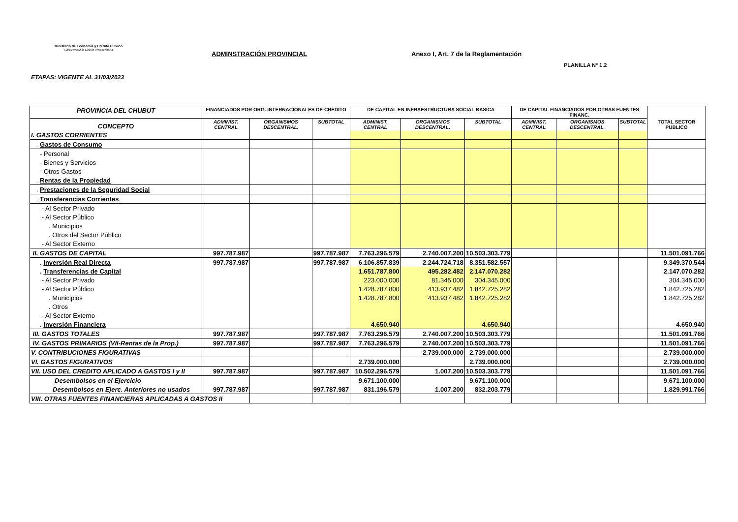Ministerio de Economía y Crédito Público
Subsecretaría de Gestión Presupuestaria
ADMINSTRACIÓN PROVINCIAL
Anexo I, Art. 7 de la Reglamentación
PLANILLA Nº 1.2
ETAPAS: VIGENTE AL 31/03/2023
| PROVINCIA DEL CHUBUT | FINANCIADOS POR ORG. INTERNACIONALES DE CRÉDITO | | | DE CAPITAL EN INFRAESTRUCTURA SOCIAL BASICA | | | DE CAPITAL FINANCIADOS POR OTRAS FUENTES FINANC. | | | TOTAL SECTOR PUBLICO |
| --- | --- | --- | --- | --- | --- | --- | --- | --- | --- | --- |
| CONCEPTO | ADMINIST. CENTRAL | ORGANISMOS DESCENTRAL. | SUBTOTAL | ADMINIST. CENTRAL | ORGANISMOS DESCENTRAL. | SUBTOTAL | ADMINIST. CENTRAL | ORGANISMOS DESCENTRAL. | SUBTOTAL | |
| I. GASTOS CORRIENTES | | | | | | | | | | |
| . Gastos de Consumo | | | | | | | | | | |
| - Personal | | | | | | | | | | |
| - Bienes y Servicios | | | | | | | | | | |
| - Otros Gastos | | | | | | | | | | |
| . Rentas de la Propiedad | | | | | | | | | | |
| . Prestaciones de la Seguridad Social | | | | | | | | | | |
| . Transferencias Corrientes | | | | | | | | | | |
| - Al Sector Privado | | | | | | | | | | |
| - Al Sector Público | | | | | | | | | | |
| . Municipios | | | | | | | | | | |
| . Otros del Sector Público | | | | | | | | | | |
| - Al Sector Externo | | | | | | | | | | |
| II. GASTOS DE CAPITAL | 997.787.987 | | 997.787.987 | 7.763.296.579 | 2.740.007.200 | 10.503.303.779 | | | | 11.501.091.766 |
| . Inversión Real Directa | 997.787.987 | | 997.787.987 | 6.106.857.839 | 2.244.724.718 | 8.351.582.557 | | | | 9.349.370.544 |
| . Transferencias de Capital | | | | 1.651.787.800 | 495.282.482 | 2.147.070.282 | | | | 2.147.070.282 |
| - Al Sector Privado | | | | 223.000.000 | 81.345.000 | 304.345.000 | | | | 304.345.000 |
| - Al Sector Público | | | | 1.428.787.800 | 413.937.482 | 1.842.725.282 | | | | 1.842.725.282 |
| . Municipios | | | | 1.428.787.800 | 413.937.482 | 1.842.725.282 | | | | 1.842.725.282 |
| . Otros | | | | | | | | | | |
| - Al Sector Externo | | | | | | | | | | |
| . Inversión Financiera | | | | 4.650.940 | | 4.650.940 | | | | 4.650.940 |
| III. GASTOS TOTALES | 997.787.987 | | 997.787.987 | 7.763.296.579 | 2.740.007.200 | 10.503.303.779 | | | | 11.501.091.766 |
| IV. GASTOS PRIMARIOS (VII-Rentas de la Prop.) | 997.787.987 | | 997.787.987 | 7.763.296.579 | 2.740.007.200 | 10.503.303.779 | | | | 11.501.091.766 |
| V. CONTRIBUCIONES FIGURATIVAS | | | | | 2.739.000.000 | 2.739.000.000 | | | | 2.739.000.000 |
| VI. GASTOS FIGURATIVOS | | | | 2.739.000.000 | | 2.739.000.000 | | | | 2.739.000.000 |
| VII. USO DEL CREDITO APLICADO A GASTOS I y II | 997.787.987 | | 997.787.987 | 10.502.296.579 | 1.007.200 | 10.503.303.779 | | | | 11.501.091.766 |
| Desembolsos en el Ejercicio | | | | 9.671.100.000 | | 9.671.100.000 | | | | 9.671.100.000 |
| Desembolsos en Ejerc. Anteriores no usados | 997.787.987 | | 997.787.987 | 831.196.579 | 1.007.200 | 832.203.779 | | | | 1.829.991.766 |
| VIII. OTRAS FUENTES FINANCIERAS APLICADAS A GASTOS II | | | | | | | | | | |